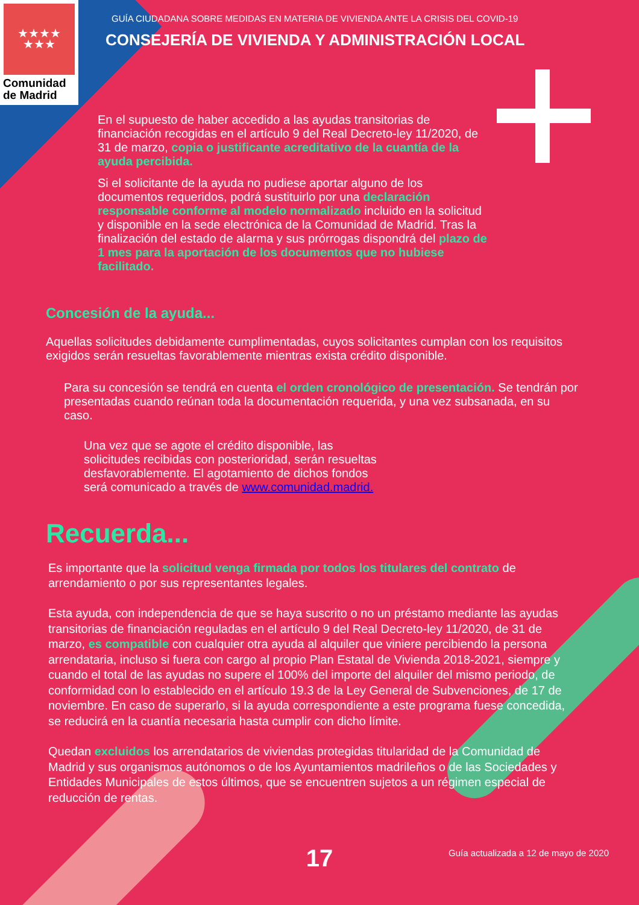★★★★
★★★
Comunidad
de Madrid
GUÍA CIUDADANA SOBRE MEDIDAS EN MATERIA DE VIVIENDA ANTE LA CRISIS DEL COVID-19
CONSEJERÍA DE VIVIENDA Y ADMINISTRACIÓN LOCAL
En el supuesto de haber accedido a las ayudas transitorias de financiación recogidas en el artículo 9 del Real Decreto-ley 11/2020, de 31 de marzo, copia o justificante acreditativo de la cuantía de la ayuda percibida.
Si el solicitante de la ayuda no pudiese aportar alguno de los documentos requeridos, podrá sustituirlo por una declaración responsable conforme al modelo normalizado incluido en la solicitud y disponible en la sede electrónica de la Comunidad de Madrid. Tras la finalización del estado de alarma y sus prórrogas dispondrá del plazo de 1 mes para la aportación de los documentos que no hubiese facilitado.
Concesión de la ayuda...
Aquellas solicitudes debidamente cumplimentadas, cuyos solicitantes cumplan con los requisitos exigidos serán resueltas favorablemente mientras exista crédito disponible.
Para su concesión se tendrá en cuenta el orden cronológico de presentación. Se tendrán por presentadas cuando reúnan toda la documentación requerida, y una vez subsanada, en su caso.
Una vez que se agote el crédito disponible, las solicitudes recibidas con posterioridad, serán resueltas desfavorablemente. El agotamiento de dichos fondos será comunicado a través de www.comunidad.madrid.
Recuerda...
Es importante que la solicitud venga firmada por todos los titulares del contrato de arrendamiento o por sus representantes legales.
Esta ayuda, con independencia de que se haya suscrito o no un préstamo mediante las ayudas transitorias de financiación reguladas en el artículo 9 del Real Decreto-ley 11/2020, de 31 de marzo, es compatible con cualquier otra ayuda al alquiler que viniere percibiendo la persona arrendataria, incluso si fuera con cargo al propio Plan Estatal de Vivienda 2018-2021, siempre y cuando el total de las ayudas no supere el 100% del importe del alquiler del mismo periodo, de conformidad con lo establecido en el artículo 19.3 de la Ley General de Subvenciones, de 17 de noviembre. En caso de superarlo, si la ayuda correspondiente a este programa fuese concedida, se reducirá en la cuantía necesaria hasta cumplir con dicho límite.
Quedan excluidos los arrendatarios de viviendas protegidas titularidad de la Comunidad de Madrid y sus organismos autónomos o de los Ayuntamientos madrileños o de las Sociedades y Entidades Municipales de estos últimos, que se encuentren sujetos a un régimen especial de reducción de rentas.
17
Guía actualizada a 12 de mayo de 2020